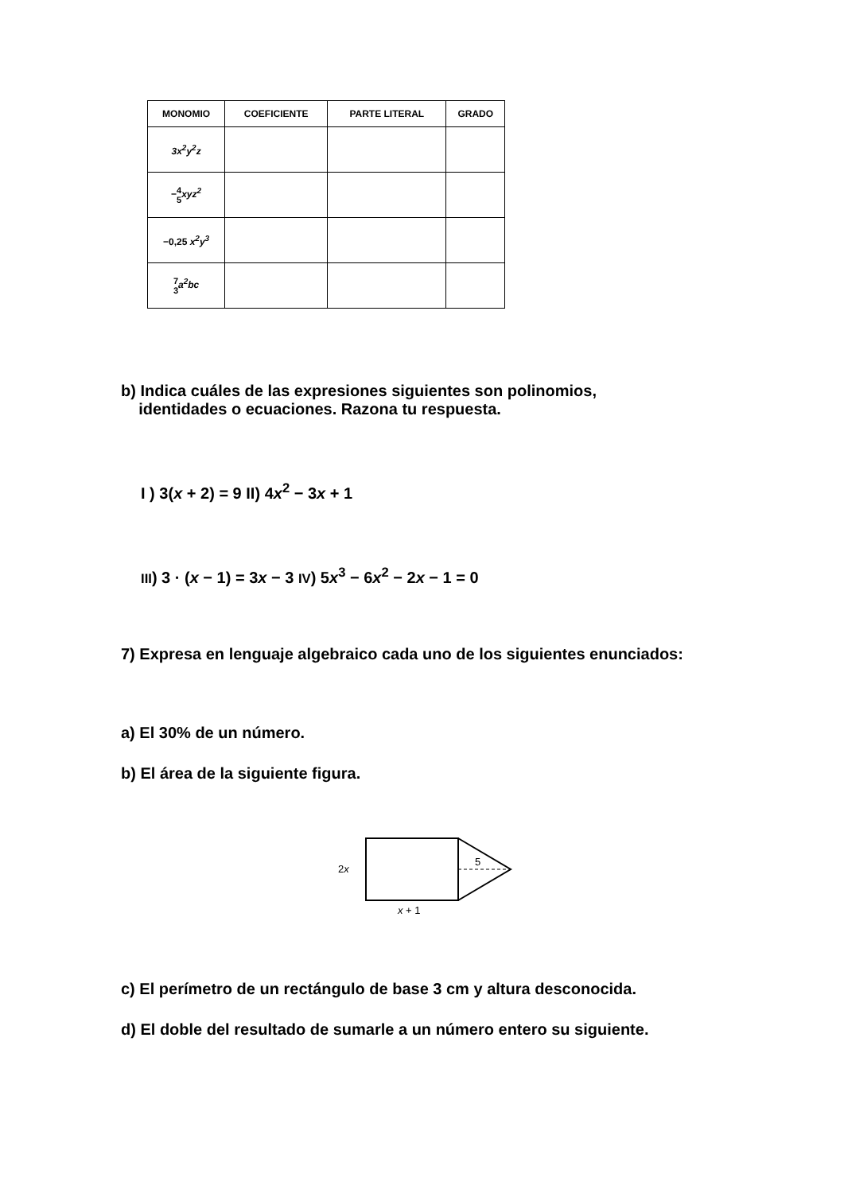| MONOMIO | COEFICIENTE | PARTE LITERAL | GRADO |
| --- | --- | --- | --- |
| 3x<sup>2</sup>y<sup>2</sup>z | | | |
| − 4 5 xyz<sup>2</sup> | | | |
| −0,25 x<sup>2</sup>y<sup>3</sup> | | | |
| 7 3 a<sup>2</sup>bc | | | |
b) Indica cuáles de las expresiones siguientes son polinomios,
identidades o ecuaciones. Razona tu respuesta.
I ) 3(x + 2) = 9 II) 4x<sup>2</sup> − 3x + 1
III) 3 · (x − 1) = 3x − 3 IV) 5x<sup>3</sup> − 6x<sup>2</sup> − 2x − 1 = 0
7) Expresa en lenguaje algebraico cada uno de los siguientes enunciados:
a) El 30% de un número.
b) El área de la siguiente figura.
2x
5
x + 1
c) El perímetro de un rectángulo de base 3 cm y altura desconocida.
d) El doble del resultado de sumarle a un número entero su siguiente.